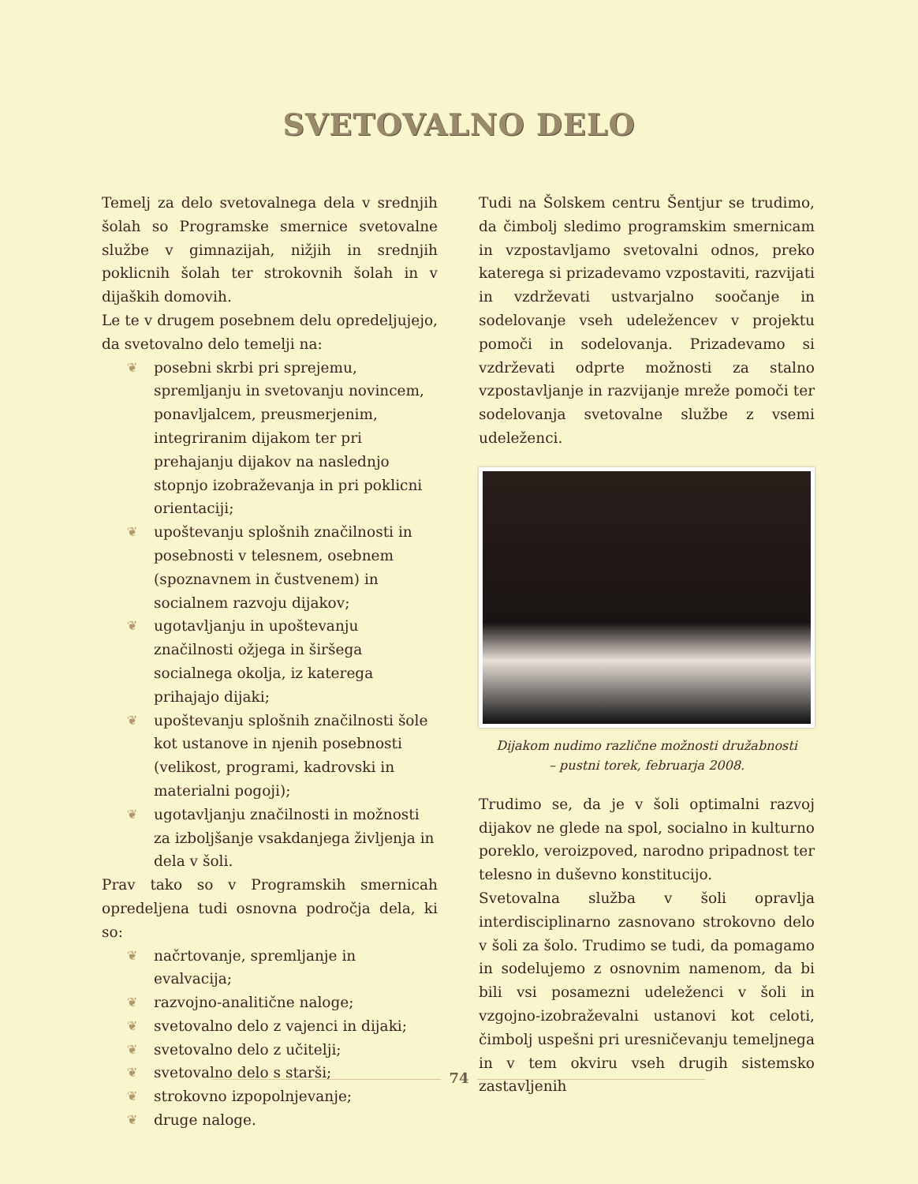SVETOVALNO DELO
Temelj za delo svetovalnega dela v srednjih šolah so Programske smernice svetovalne službe v gimnazijah, nižjih in srednjih poklicnih šolah ter strokovnih šolah in v dijaških domovih.
Le te v drugem posebnem delu opredeljujejo, da svetovalno delo temelji na:
❦ posebni skrbi pri sprejemu, spremljanju in svetovanju novincem, ponavljalcem, preusmerjenim, integriranim dijakom ter pri prehajanju dijakov na naslednjo stopnjo izobraževanja in pri poklicni orientaciji;
❦ upoštevanju splošnih značilnosti in posebnosti v telesnem, osebnem (spoznavnem in čustvenem) in socialnem razvoju dijakov;
❦ ugotavljanju in upoštevanju značilnosti ožjega in širšega socialnega okolja, iz katerega prihajajo dijaki;
❦ upoštevanju splošnih značilnosti šole kot ustanove in njenih posebnosti (velikost, programi, kadrovski in materialni pogoji);
❦ ugotavljanju značilnosti in možnosti za izboljšanje vsakdanjega življenja in dela v šoli.
Prav tako so v Programskih smernicah opredeljena tudi osnovna področja dela, ki so:
❦ načrtovanje, spremljanje in evalvacija;
❦ razvojno-analitične naloge;
❦ svetovalno delo z vajenci in dijaki;
❦ svetovalno delo z učitelji;
❦ svetovalno delo s starši;
❦ strokovno izpopolnjevanje;
❦ druge naloge.
Tudi na Šolskem centru Šentjur se trudimo, da čimbolj sledimo programskim smernicam in vzpostavljamo svetovalni odnos, preko katerega si prizadevamo vzpostaviti, razvijati in vzdrževati ustvarjalno soočanje in sodelovanje vseh udeležencev v projektu pomoči in sodelovanja. Prizadevamo si vzdrževati odprte možnosti za stalno vzpostavljanje in razvijanje mreže pomoči ter sodelovanja svetovalne službe z vsemi udeleženci.
Dijakom nudimo različne možnosti družabnosti
– pustni torek, februarja 2008.
Trudimo se, da je v šoli optimalni razvoj dijakov ne glede na spol, socialno in kulturno poreklo, veroizpoved, narodno pripadnost ter telesno in duševno konstitucijo.
Svetovalna služba v šoli opravlja interdisciplinarno zasnovano strokovno delo v šoli za šolo. Trudimo se tudi, da pomagamo in sodelujemo z osnovnim namenom, da bi bili vsi posamezni udeleženci v šoli in vzgojno-izobraževalni ustanovi kot celoti, čimbolj uspešni pri uresničevanju temeljnega in v tem okviru vseh drugih sistemsko zastavljenih
74